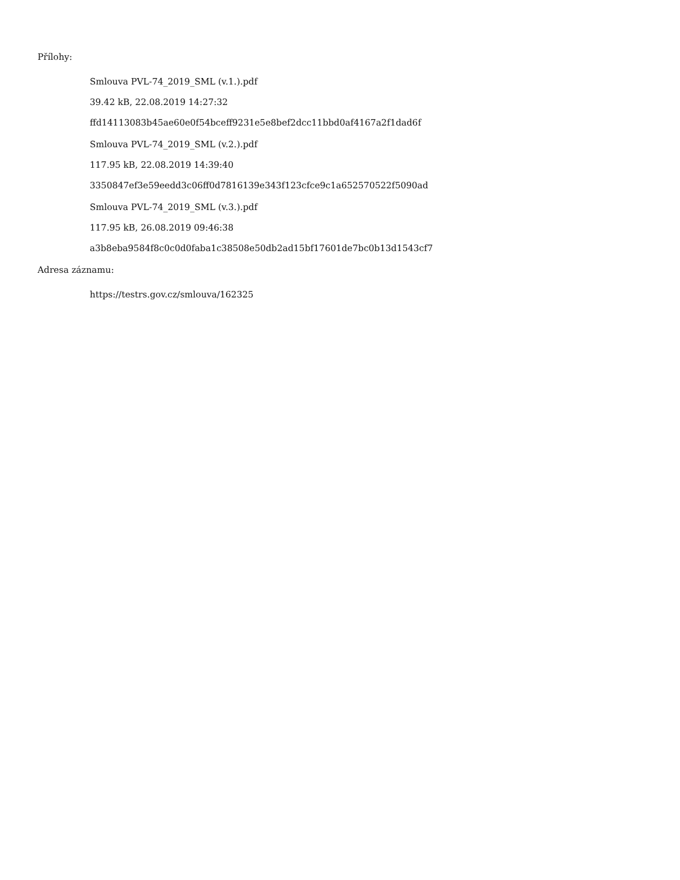Přílohy:
Smlouva PVL-74_2019_SML (v.1.).pdf
39.42 kB, 22.08.2019 14:27:32
ffd14113083b45ae60e0f54bceff9231e5e8bef2dcc11bbd0af4167a2f1dad6f
Smlouva PVL-74_2019_SML (v.2.).pdf
117.95 kB, 22.08.2019 14:39:40
3350847ef3e59eedd3c06ff0d7816139e343f123cfce9c1a652570522f5090ad
Smlouva PVL-74_2019_SML (v.3.).pdf
117.95 kB, 26.08.2019 09:46:38
a3b8eba9584f8c0c0d0faba1c38508e50db2ad15bf17601de7bc0b13d1543cf7
Adresa záznamu:
https://testrs.gov.cz/smlouva/162325